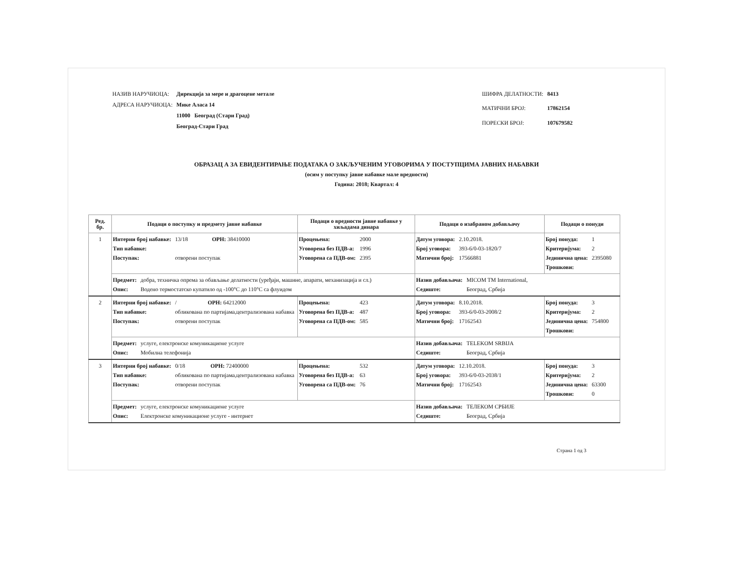| НАЗИВ НАРУЧИОЦА: | Дирекција за мере и драгоцене метале |
| АДРЕСА НАРУЧИОЦА: | Мике Аласа 14 |
| | 11000 Београд (Стари Град) |
| | Београд-Стари Град |
| ШИФРА ДЕЛАТНОСТИ: | 8413 |
| МАТИЧНИ БРОЈ: | 17862154 |
| ПОРЕСКИ БРОЈ: | 107679582 |
ОБРАЗАЦ А ЗА ЕВИДЕНТИРАЊЕ ПОДАТАКА О ЗАКЉУЧЕНИМ УГОВОРИМА У ПОСТУПЦИМА ЈАВНИХ НАБАВКИ
(осим у поступку јавне набавке мале вредности)
Година: 2018; Квартал: 4
| Ред. бр. | Подаци о поступку и предмету јавне набавке | Подаци о вредности јавне набавке у хиљадама динара | Подаци о изабраном добављачу | Подаци о понуди |
| --- | --- | --- | --- | --- |
| 1 | Интерни број набавке: 13/18 ОРН: 38410000 Тип набавке: Поступак: отворени поступак | Процењена: 2000 Уговорена без ПДВ-а: 1996 Уговорена са ПДВ-ом: 2395 | Датум уговора: 2.10.2018. Број уговора: 393-6/0-03-1820/7 Матични број: 17566881 | Број понуда: 1 Критеријума: 2 Јединична цена: 2395080 Трошкови: |
| | Предмет: добра, техничка опрема за обављање делатности (уређаји, машине, апарати, механизација и сл.) Опис: Водено термостатско купатило од -100°C до 110°C са флуидом | | Назив добављача: MICOM TM International, Седиште: Београд, Србија | |
| 2 | Интерни број набавке: / ОРН: 64212000 Тип набавке: обликована по партијама,централизована набавка Поступак: отворени поступак | Процењена: 423 Уговорена без ПДВ-а: 487 Уговорена са ПДВ-ом: 585 | Датум уговора: 8.10.2018. Број уговора: 393-6/0-03-2008/2 Матични број: 17162543 | Број понуда: 3 Критеријума: 2 Јединична цена: 754800 Трошкови: |
| | Предмет: услуге, електронске комуникационе услуге Опис: Мобилна телефонија | | Назив добављача: TELEKOM SRBIJA Седиште: Београд, Србија | |
| 3 | Интерни број набавке: 0/18 ОРН: 72400000 Тип набавке: обликована по партијама,централизована набавка Поступак: отворени поступак | Процењена: 532 Уговорена без ПДВ-а: 63 Уговорена са ПДВ-ом: 76 | Датум уговора: 12.10.2018. Број уговора: 393-6/0-03-2038/1 Матични број: 17162543 | Број понуда: 3 Критеријума: 2 Јединична цена: 63300 Трошкови: 0 |
| | Предмет: услуге, електронске комуникационе услуге Опис: Електронске комуникационе услуге - интернет | | Назив добављача: ТЕЛЕКОМ СРБИЈЕ Седиште: Београд, Србија | |
Страна 1 од 3